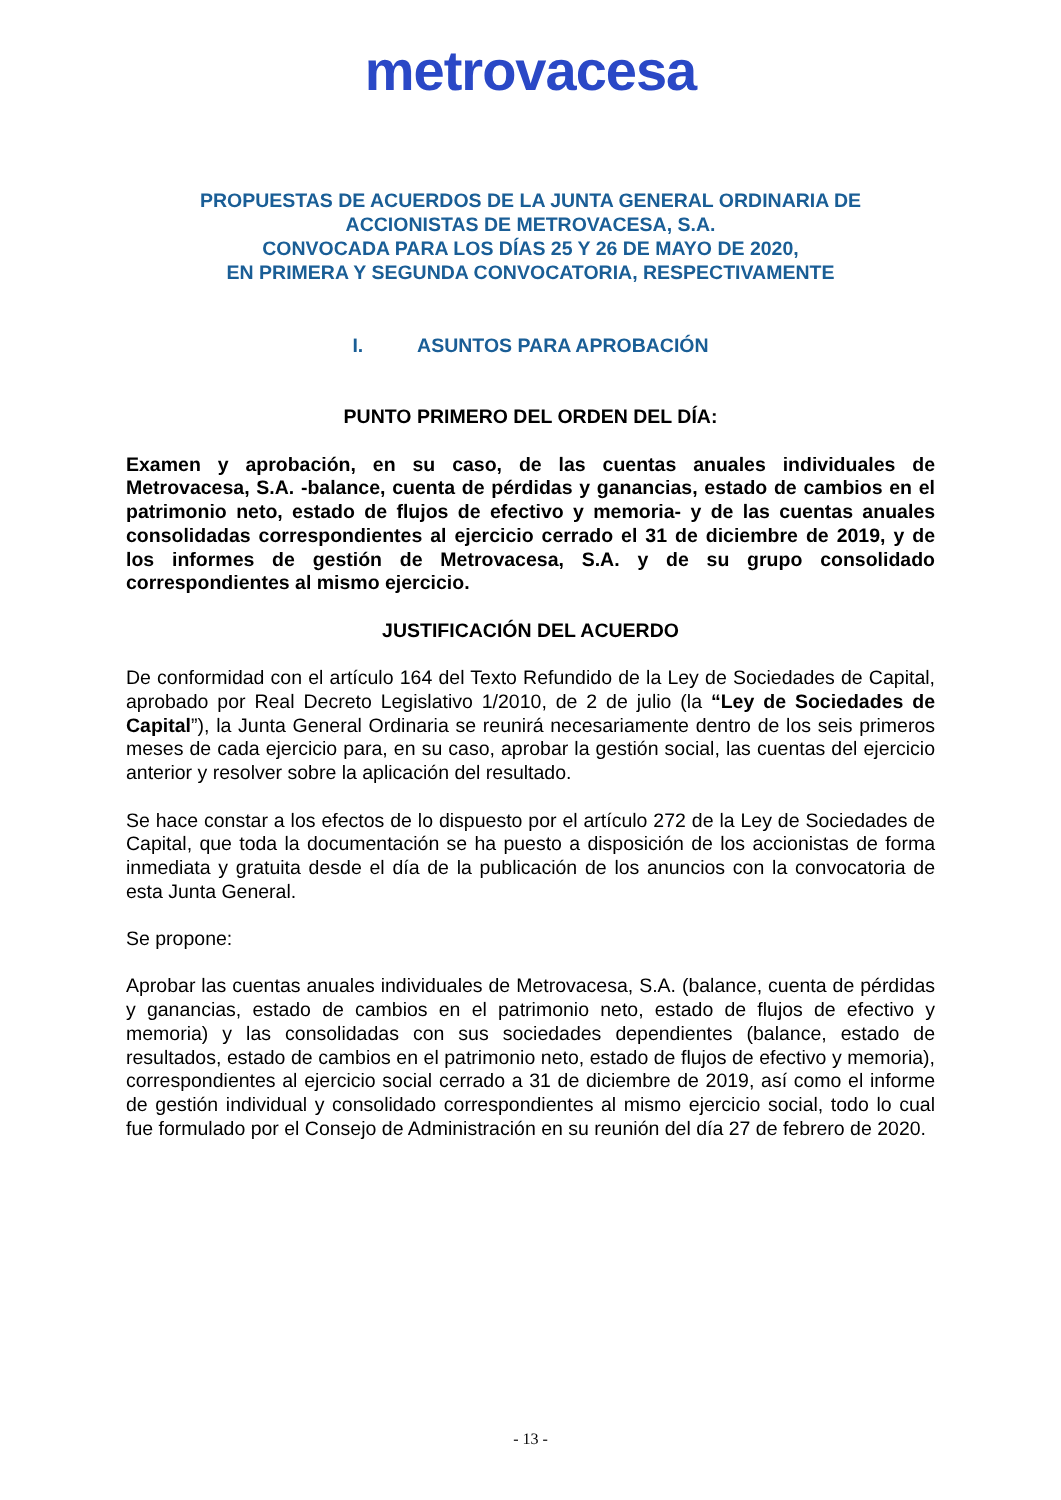metrovacesa
PROPUESTAS DE ACUERDOS DE LA JUNTA GENERAL ORDINARIA DE
ACCIONISTAS DE METROVACESA, S.A.
CONVOCADA PARA LOS DÍAS 25 Y 26 DE MAYO DE 2020,
EN PRIMERA Y SEGUNDA CONVOCATORIA, RESPECTIVAMENTE
I. ASUNTOS PARA APROBACIÓN
PUNTO PRIMERO DEL ORDEN DEL DÍA:
Examen y aprobación, en su caso, de las cuentas anuales individuales de Metrovacesa, S.A. -balance, cuenta de pérdidas y ganancias, estado de cambios en el patrimonio neto, estado de flujos de efectivo y memoria- y de las cuentas anuales consolidadas correspondientes al ejercicio cerrado el 31 de diciembre de 2019, y de los informes de gestión de Metrovacesa, S.A. y de su grupo consolidado correspondientes al mismo ejercicio.
JUSTIFICACIÓN DEL ACUERDO
De conformidad con el artículo 164 del Texto Refundido de la Ley de Sociedades de Capital, aprobado por Real Decreto Legislativo 1/2010, de 2 de julio (la “Ley de Sociedades de Capital”), la Junta General Ordinaria se reunirá necesariamente dentro de los seis primeros meses de cada ejercicio para, en su caso, aprobar la gestión social, las cuentas del ejercicio anterior y resolver sobre la aplicación del resultado.
Se hace constar a los efectos de lo dispuesto por el artículo 272 de la Ley de Sociedades de Capital, que toda la documentación se ha puesto a disposición de los accionistas de forma inmediata y gratuita desde el día de la publicación de los anuncios con la convocatoria de esta Junta General.
Se propone:
Aprobar las cuentas anuales individuales de Metrovacesa, S.A. (balance, cuenta de pérdidas y ganancias, estado de cambios en el patrimonio neto, estado de flujos de efectivo y memoria) y las consolidadas con sus sociedades dependientes (balance, estado de resultados, estado de cambios en el patrimonio neto, estado de flujos de efectivo y memoria), correspondientes al ejercicio social cerrado a 31 de diciembre de 2019, así como el informe de gestión individual y consolidado correspondientes al mismo ejercicio social, todo lo cual fue formulado por el Consejo de Administración en su reunión del día 27 de febrero de 2020.
- 13 -